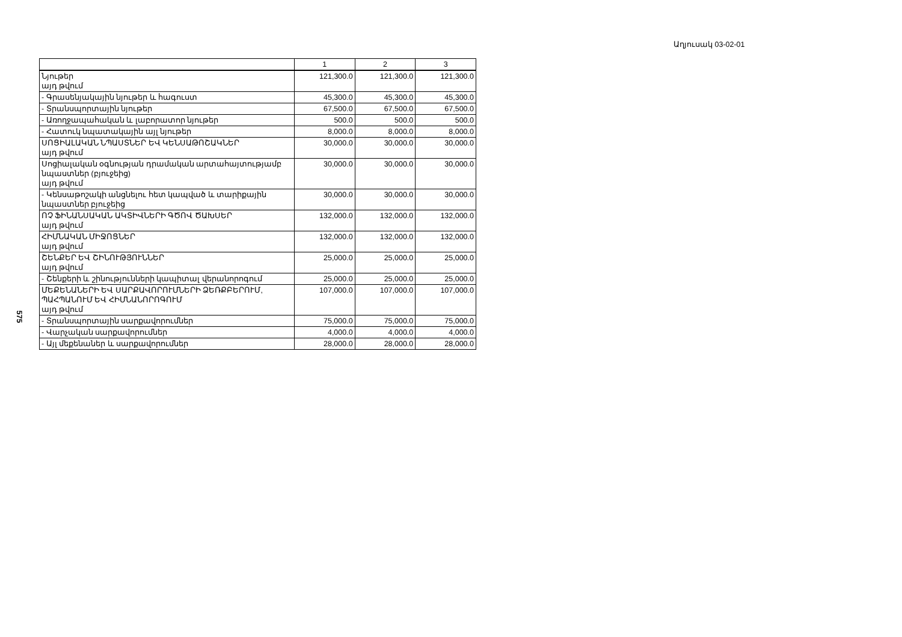Աղյուսակ 03-02-01
575
| | 1 | 2 | 3 |
| --- | --- | --- | --- |
| Նյութեր այդ թվում | 121,300.0 | 121,300.0 | 121,300.0 |
| - Գրասենյակային նյութեր և հագուստ | 45,300.0 | 45,300.0 | 45,300.0 |
| - Տրանսպորտային նյութեր | 67,500.0 | 67,500.0 | 67,500.0 |
| - Առողջապահական և լաբորատոր նյութեր | 500.0 | 500.0 | 500.0 |
| - Հատուկ նպատակային այլ նյութեր | 8,000.0 | 8,000.0 | 8,000.0 |
| ՍՈՑԻԱԼԱԿԱՆ ՆՊԱՍՏՆԵՐ ԵՎ ԿԵՆՍԱԹՈՇԱԿՆԵՐ այդ թվում | 30,000.0 | 30,000.0 | 30,000.0 |
| Սոցիալական օգնության դրամական արտահայտությամբ նպաստներ (բյուջեից) այդ թվում | 30,000.0 | 30,000.0 | 30,000.0 |
| - Կենսաթոշակի անցնելու հետ կապված և տարիքային նպաստներ բյուջեից | 30,000.0 | 30,000.0 | 30,000.0 |
| ՈՉ ՖԻՆԱՆՍԱԿԱՆ ԱԿՏԻՎՆԵՐԻ ԳԾՈՎ ԾԱԽՍԵՐ այդ թվում | 132,000.0 | 132,000.0 | 132,000.0 |
| ՀԻՄՆԱԿԱՆ ՄԻՋՈՑՆԵՐ այդ թվում | 132,000.0 | 132,000.0 | 132,000.0 |
| ՇԵՆՔԵՐ ԵՎ ՇԻՆՈՒԹՅՈՒՆՆԵՐ այդ թվում | 25,000.0 | 25,000.0 | 25,000.0 |
| - Շենքերի և շինությունների կապիտալ վերանորոգում | 25,000.0 | 25,000.0 | 25,000.0 |
| ՄԵՔԵՆԱՆԵՐԻ ԵՎ ՍԱՐՔԱՎՈՐՈՒՄՆԵՐԻ ՁԵՌՔԲԵՐՈՒՄ, ՊԱՀՊԱՆՈՒՄ ԵՎ ՀԻՄՆԱՆՈՐՈԳՈՒՄ այդ թվում | 107,000.0 | 107,000.0 | 107,000.0 |
| - Տրանսպորտային սարքավորումներ | 75,000.0 | 75,000.0 | 75,000.0 |
| - Վարչական սարքավորումներ | 4,000.0 | 4,000.0 | 4,000.0 |
| - Այլ մեքենաներ և սարքավորումներ | 28,000.0 | 28,000.0 | 28,000.0 |